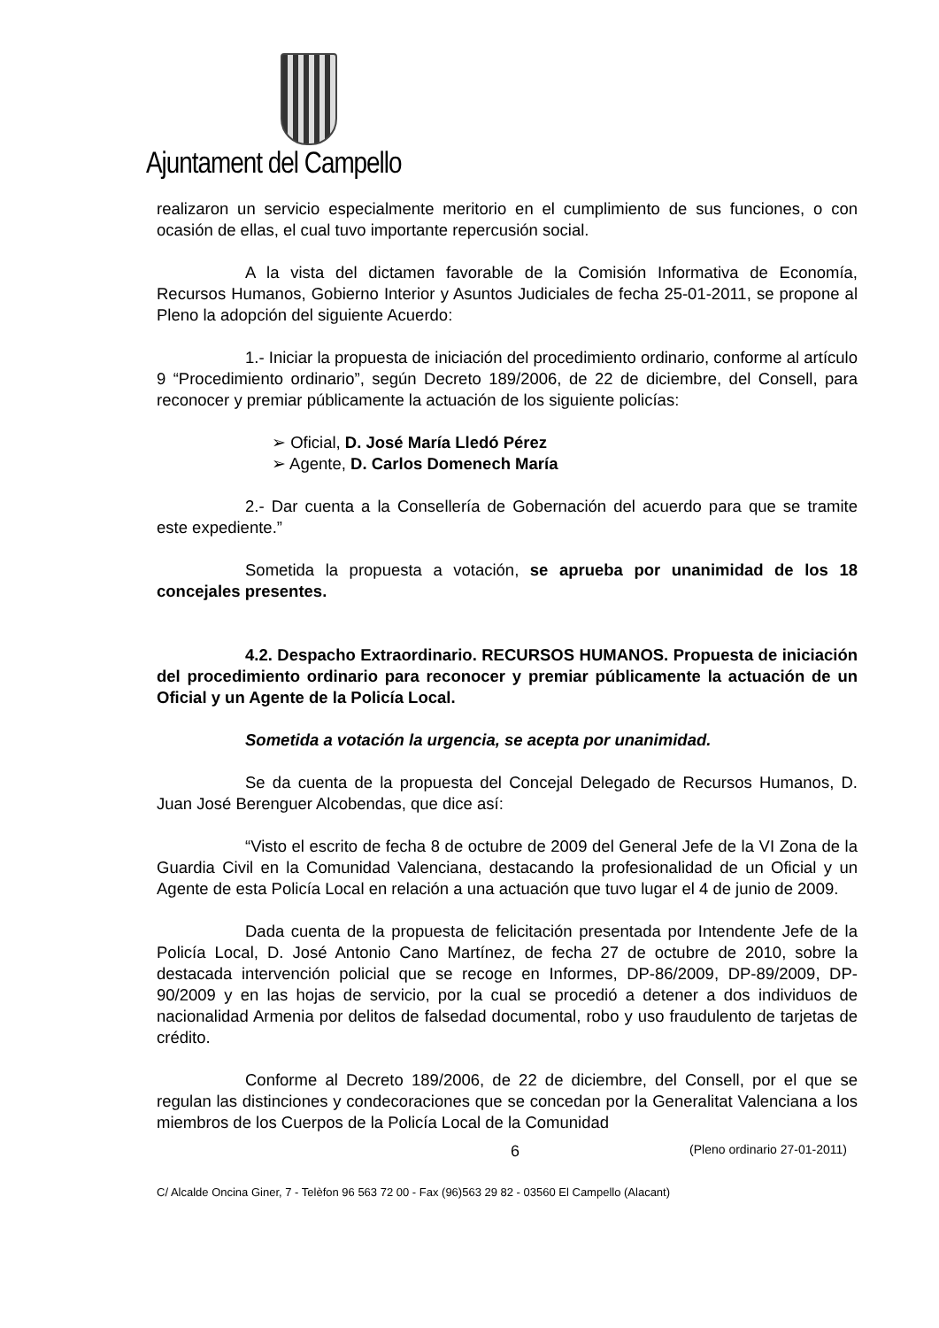Ajuntament del Campello
realizaron un servicio especialmente meritorio en el cumplimiento de sus funciones, o con ocasión de ellas, el cual tuvo importante repercusión social.
A la vista del dictamen favorable de la Comisión Informativa de Economía, Recursos Humanos, Gobierno Interior y Asuntos Judiciales de fecha 25-01-2011, se propone al Pleno la adopción del siguiente Acuerdo:
1.- Iniciar la propuesta de iniciación del procedimiento ordinario, conforme al artículo 9 “Procedimiento ordinario”, según Decreto 189/2006, de 22 de diciembre, del Consell, para reconocer y premiar públicamente la actuación de los siguiente policías:
➢ Oficial, D. José María Lledó Pérez
➢ Agente, D. Carlos Domenech María
2.- Dar cuenta a la Consellería de Gobernación del acuerdo para que se tramite este expediente.”
Sometida la propuesta a votación, se aprueba por unanimidad de los 18 concejales presentes.
4.2. Despacho Extraordinario. RECURSOS HUMANOS. Propuesta de iniciación del procedimiento ordinario para reconocer y premiar públicamente la actuación de un Oficial y un Agente de la Policía Local.
Sometida a votación la urgencia, se acepta por unanimidad.
Se da cuenta de la propuesta del Concejal Delegado de Recursos Humanos, D. Juan José Berenguer Alcobendas, que dice así:
“Visto el escrito de fecha 8 de octubre de 2009 del General Jefe de la VI Zona de la Guardia Civil en la Comunidad Valenciana, destacando la profesionalidad de un Oficial y un Agente de esta Policía Local en relación a una actuación que tuvo lugar el 4 de junio de 2009.
Dada cuenta de la propuesta de felicitación presentada por Intendente Jefe de la Policía Local, D. José Antonio Cano Martínez, de fecha 27 de octubre de 2010, sobre la destacada intervención policial que se recoge en Informes, DP-86/2009, DP-89/2009, DP-90/2009 y en las hojas de servicio, por la cual se procedió a detener a dos individuos de nacionalidad Armenia por delitos de falsedad documental, robo y uso fraudulento de tarjetas de crédito.
Conforme al Decreto 189/2006, de 22 de diciembre, del Consell, por el que se regulan las distinciones y condecoraciones que se concedan por la Generalitat Valenciana a los miembros de los Cuerpos de la Policía Local de la Comunidad
6 (Pleno ordinario 27-01-2011)
C/ Alcalde Oncina Giner, 7 - Telèfon 96 563 72 00 - Fax (96)563 29 82 - 03560 El Campello (Alacant)